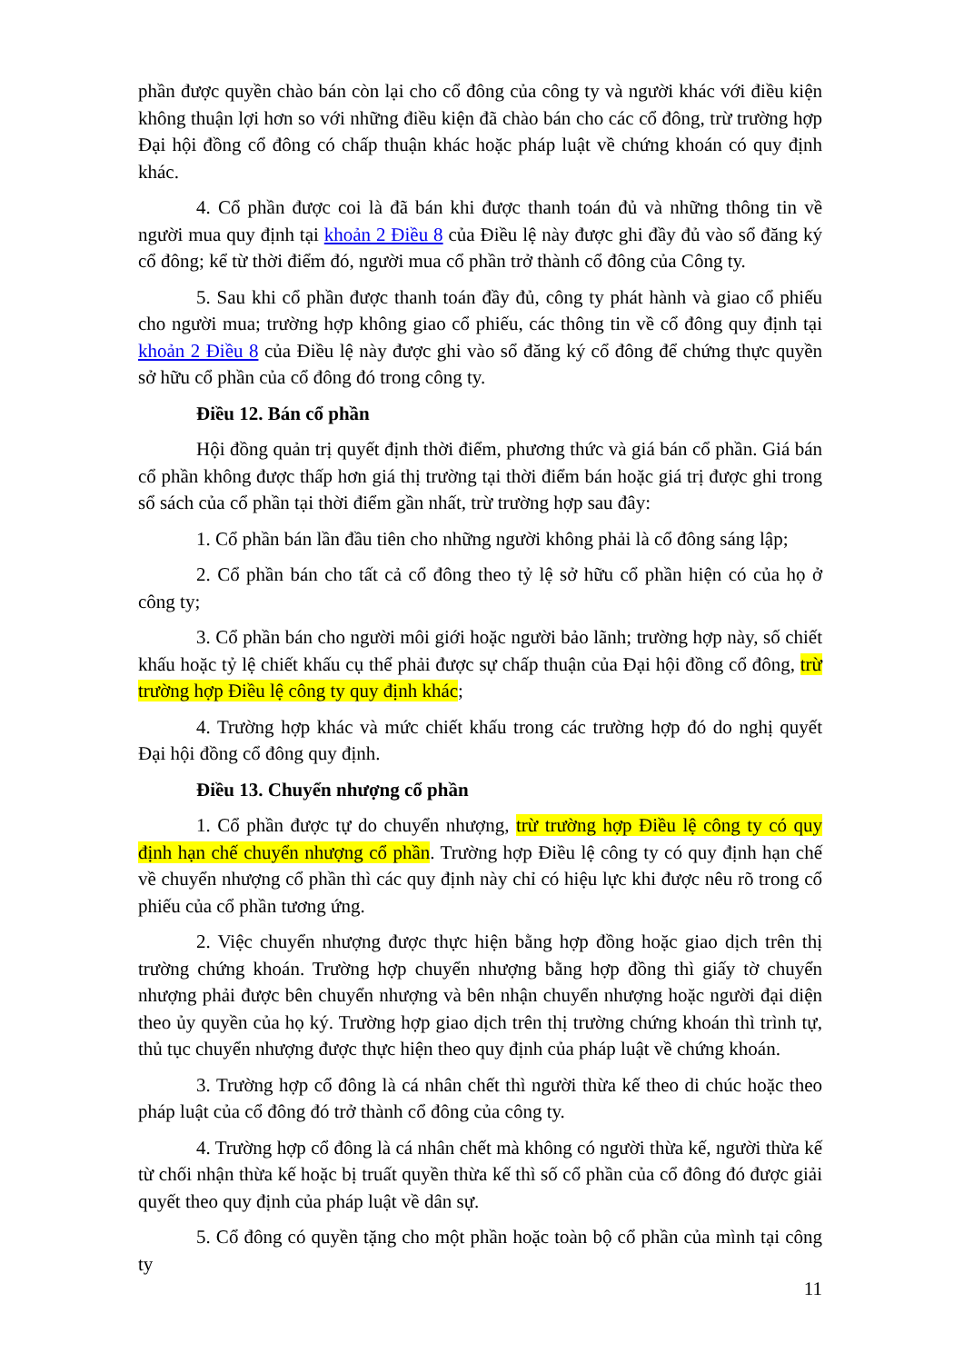phần được quyền chào bán còn lại cho cổ đông của công ty và người khác với điều kiện không thuận lợi hơn so với những điều kiện đã chào bán cho các cổ đông, trừ trường hợp Đại hội đồng cổ đông có chấp thuận khác hoặc pháp luật về chứng khoán có quy định khác.
4. Cổ phần được coi là đã bán khi được thanh toán đủ và những thông tin về người mua quy định tại khoản 2 Điều 8 của Điều lệ này được ghi đầy đủ vào sổ đăng ký cổ đông; kể từ thời điểm đó, người mua cổ phần trở thành cổ đông của Công ty.
5. Sau khi cổ phần được thanh toán đầy đủ, công ty phát hành và giao cổ phiếu cho người mua; trường hợp không giao cổ phiếu, các thông tin về cổ đông quy định tại khoản 2 Điều 8 của Điều lệ này được ghi vào sổ đăng ký cổ đông để chứng thực quyền sở hữu cổ phần của cổ đông đó trong công ty.
Điều 12. Bán cổ phần
Hội đồng quản trị quyết định thời điểm, phương thức và giá bán cổ phần. Giá bán cổ phần không được thấp hơn giá thị trường tại thời điểm bán hoặc giá trị được ghi trong sổ sách của cổ phần tại thời điểm gần nhất, trừ trường hợp sau đây:
1. Cổ phần bán lần đầu tiên cho những người không phải là cổ đông sáng lập;
2. Cổ phần bán cho tất cả cổ đông theo tỷ lệ sở hữu cổ phần hiện có của họ ở công ty;
3. Cổ phần bán cho người môi giới hoặc người bảo lãnh; trường hợp này, số chiết khấu hoặc tỷ lệ chiết khấu cụ thể phải được sự chấp thuận của Đại hội đồng cổ đông, trừ trường hợp Điều lệ công ty quy định khác;
4. Trường hợp khác và mức chiết khấu trong các trường hợp đó do nghị quyết Đại hội đồng cổ đông quy định.
Điều 13. Chuyển nhượng cổ phần
1. Cổ phần được tự do chuyển nhượng, trừ trường hợp Điều lệ công ty có quy định hạn chế chuyển nhượng cổ phần. Trường hợp Điều lệ công ty có quy định hạn chế về chuyển nhượng cổ phần thì các quy định này chỉ có hiệu lực khi được nêu rõ trong cổ phiếu của cổ phần tương ứng.
2. Việc chuyển nhượng được thực hiện bằng hợp đồng hoặc giao dịch trên thị trường chứng khoán. Trường hợp chuyển nhượng bằng hợp đồng thì giấy tờ chuyển nhượng phải được bên chuyển nhượng và bên nhận chuyển nhượng hoặc người đại diện theo ủy quyền của họ ký. Trường hợp giao dịch trên thị trường chứng khoán thì trình tự, thủ tục chuyển nhượng được thực hiện theo quy định của pháp luật về chứng khoán.
3. Trường hợp cổ đông là cá nhân chết thì người thừa kế theo di chúc hoặc theo pháp luật của cổ đông đó trở thành cổ đông của công ty.
4. Trường hợp cổ đông là cá nhân chết mà không có người thừa kế, người thừa kế từ chối nhận thừa kế hoặc bị truất quyền thừa kế thì số cổ phần của cổ đông đó được giải quyết theo quy định của pháp luật về dân sự.
5. Cổ đông có quyền tặng cho một phần hoặc toàn bộ cổ phần của mình tại công ty
11